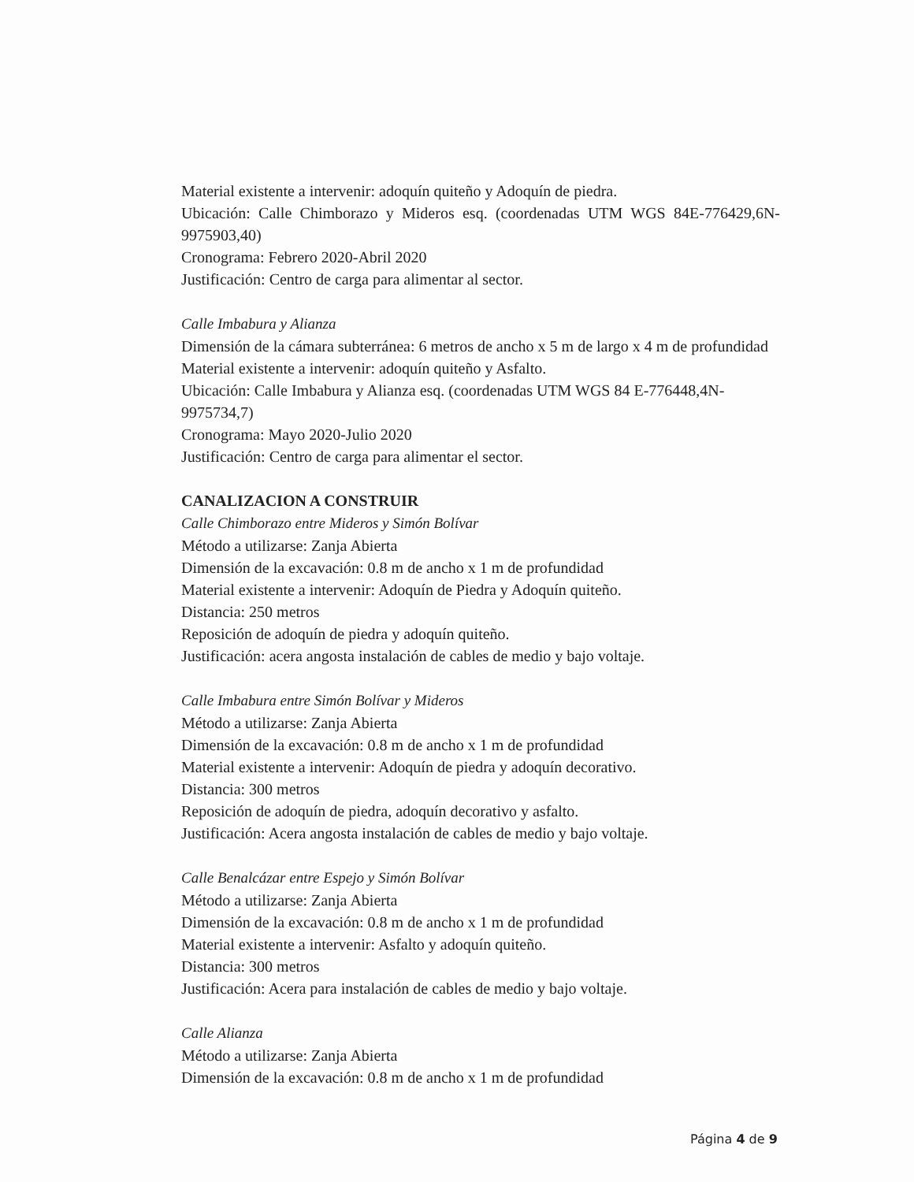Material existente a intervenir: adoquín quiteño y Adoquín de piedra.
Ubicación: Calle Chimborazo y Mideros esq. (coordenadas UTM WGS 84E-776429,6N-9975903,40)
Cronograma: Febrero 2020-Abril 2020
Justificación: Centro de carga para alimentar al sector.
Calle Imbabura y Alianza
Dimensión de la cámara subterránea: 6 metros de ancho x 5 m de largo x 4 m de profundidad
Material existente a intervenir: adoquín quiteño y Asfalto.
Ubicación: Calle Imbabura y Alianza esq. (coordenadas UTM WGS 84 E-776448,4N-9975734,7)
Cronograma: Mayo 2020-Julio 2020
Justificación: Centro de carga para alimentar el sector.
CANALIZACION A CONSTRUIR
Calle Chimborazo entre Mideros y Simón Bolívar
Método a utilizarse: Zanja Abierta
Dimensión de la excavación: 0.8 m de ancho x 1 m de profundidad
Material existente a intervenir: Adoquín de Piedra y Adoquín quiteño.
Distancia: 250 metros
Reposición de adoquín de piedra y adoquín quiteño.
Justificación: acera angosta instalación de cables de medio y bajo voltaje.
Calle Imbabura entre Simón Bolívar y Mideros
Método a utilizarse: Zanja Abierta
Dimensión de la excavación: 0.8 m de ancho x 1 m de profundidad
Material existente a intervenir: Adoquín de piedra y adoquín decorativo.
Distancia: 300 metros
Reposición de adoquín de piedra, adoquín decorativo y asfalto.
Justificación: Acera angosta instalación de cables de medio y bajo voltaje.
Calle Benalcázar entre Espejo y Simón Bolívar
Método a utilizarse: Zanja Abierta
Dimensión de la excavación: 0.8 m de ancho x 1 m de profundidad
Material existente a intervenir: Asfalto y adoquín quiteño.
Distancia: 300 metros
Justificación: Acera para instalación de cables de medio y bajo voltaje.
Calle Alianza
Método a utilizarse: Zanja Abierta
Dimensión de la excavación: 0.8 m de ancho x 1 m de profundidad
Página 4 de 9